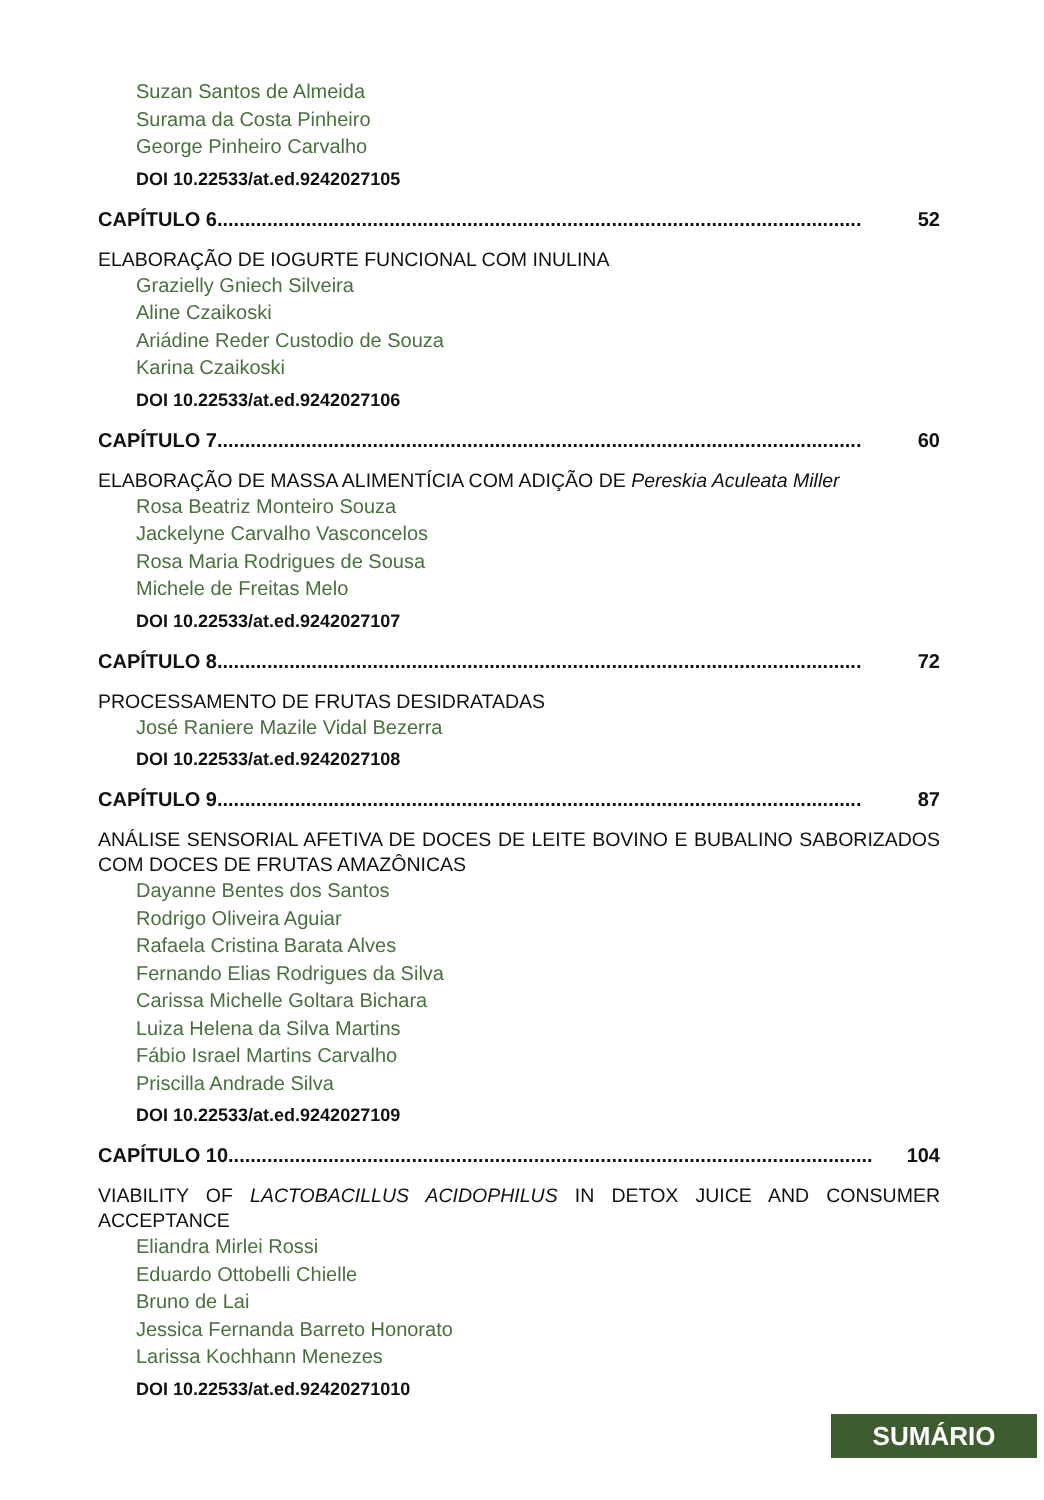Suzan Santos de Almeida
Surama da Costa Pinheiro
George Pinheiro Carvalho
DOI 10.22533/at.ed.9242027105
CAPÍTULO 6.................................................................................................................... 52
ELABORAÇÃO DE IOGURTE FUNCIONAL COM INULINA
Grazielly Gniech Silveira
Aline Czaikoski
Ariádine Reder Custodio de Souza
Karina Czaikoski
DOI 10.22533/at.ed.9242027106
CAPÍTULO 7.................................................................................................................... 60
ELABORAÇÃO DE MASSA ALIMENTÍCIA COM ADIÇÃO DE Pereskia Aculeata Miller
Rosa Beatriz Monteiro Souza
Jackelyne Carvalho Vasconcelos
Rosa Maria Rodrigues de Sousa
Michele de Freitas Melo
DOI 10.22533/at.ed.9242027107
CAPÍTULO 8.................................................................................................................... 72
PROCESSAMENTO DE FRUTAS DESIDRATADAS
José Raniere Mazile Vidal Bezerra
DOI 10.22533/at.ed.9242027108
CAPÍTULO 9.................................................................................................................... 87
ANÁLISE SENSORIAL AFETIVA DE DOCES DE LEITE BOVINO E BUBALINO SABORIZADOS COM DOCES DE FRUTAS AMAZÔNICAS
Dayanne Bentes dos Santos
Rodrigo Oliveira Aguiar
Rafaela Cristina Barata Alves
Fernando Elias Rodrigues da Silva
Carissa Michelle Goltara Bichara
Luiza Helena da Silva Martins
Fábio Israel Martins Carvalho
Priscilla Andrade Silva
DOI 10.22533/at.ed.9242027109
CAPÍTULO 10.................................................................................................................... 104
VIABILITY OF LACTOBACILLUS ACIDOPHILUS IN DETOX JUICE AND CONSUMER ACCEPTANCE
Eliandra Mirlei Rossi
Eduardo Ottobelli Chielle
Bruno de Lai
Jessica Fernanda Barreto Honorato
Larissa Kochhann Menezes
DOI 10.22533/at.ed.92420271010
SUMÁRIO